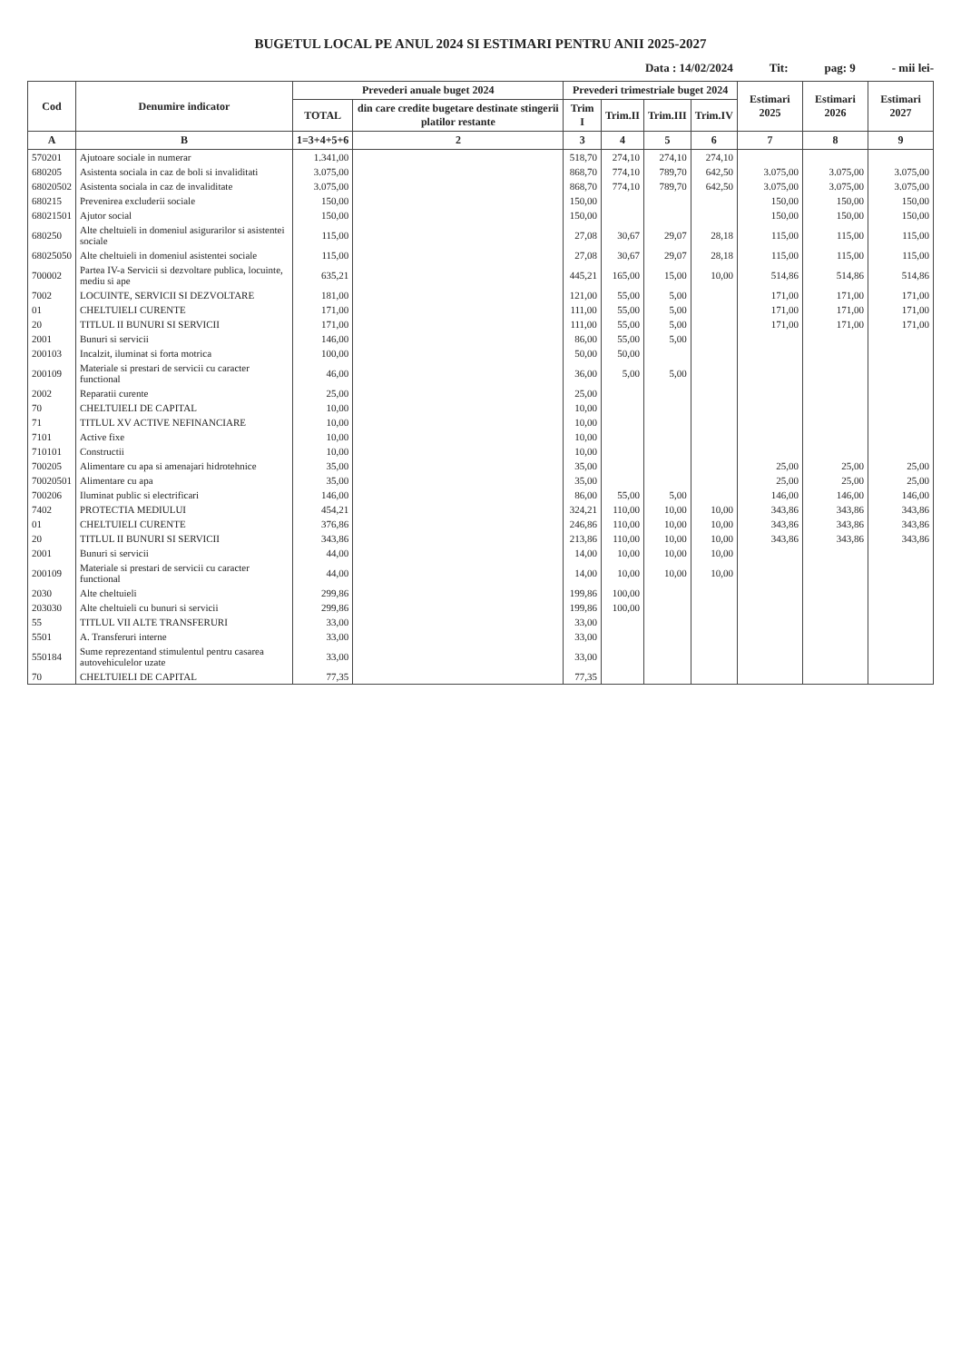BUGETUL LOCAL PE ANUL 2024 SI ESTIMARI PENTRU ANII 2025-2027
Data : 14/02/2024 Tit: pag: 9 - mii lei-
| Cod | Denumire indicator | Prevederi anuale buget 2024 | | Prevederi trimestriale buget 2024 | | | | Estimari 2025 | Estimari 2026 | Estimari 2027 |
| --- | --- | --- | --- | --- | --- | --- | --- | --- | --- | --- |
| | | TOTAL | din care credite bugetare destinate stingerii platilor restante | Trim I | Trim.II | Trim.III | Trim.IV | | | |
| A | B | 1=3+4+5+6 | 2 | 3 | 4 | 5 | 6 | 7 | 8 | 9 |
| 570201 | Ajutoare sociale in numerar | 1.341,00 | | 518,70 | 274,10 | 274,10 | 274,10 | | | |
| 680205 | Asistenta sociala in caz de boli si invaliditati | 3.075,00 | | 868,70 | 774,10 | 789,70 | 642,50 | 3.075,00 | 3.075,00 | 3.075,00 |
| 68020502 | Asistenta sociala in caz de invaliditate | 3.075,00 | | 868,70 | 774,10 | 789,70 | 642,50 | 3.075,00 | 3.075,00 | 3.075,00 |
| 680215 | Prevenirea excluderii sociale | 150,00 | | 150,00 | | | | 150,00 | 150,00 | 150,00 |
| 68021501 | Ajutor social | 150,00 | | 150,00 | | | | 150,00 | 150,00 | 150,00 |
| 680250 | Alte cheltuieli in domeniul asigurarilor si asistentei sociale | 115,00 | | 27,08 | 30,67 | 29,07 | 28,18 | 115,00 | 115,00 | 115,00 |
| 68025050 | Alte cheltuieli in domeniul asistentei sociale | 115,00 | | 27,08 | 30,67 | 29,07 | 28,18 | 115,00 | 115,00 | 115,00 |
| 700002 | Partea IV-a Servicii si dezvoltare publica, locuinte, mediu si ape | 635,21 | | 445,21 | 165,00 | 15,00 | 10,00 | 514,86 | 514,86 | 514,86 |
| 7002 | LOCUINTE, SERVICII SI DEZVOLTARE | 181,00 | | 121,00 | 55,00 | 5,00 | | 171,00 | 171,00 | 171,00 |
| 01 | CHELTUIELI CURENTE | 171,00 | | 111,00 | 55,00 | 5,00 | | 171,00 | 171,00 | 171,00 |
| 20 | TITLUL II BUNURI SI SERVICII | 171,00 | | 111,00 | 55,00 | 5,00 | | 171,00 | 171,00 | 171,00 |
| 2001 | Bunuri si servicii | 146,00 | | 86,00 | 55,00 | 5,00 | | | | |
| 200103 | Incalzit, iluminat si forta motrica | 100,00 | | 50,00 | 50,00 | | | | | |
| 200109 | Materiale si prestari de servicii cu caracter functional | 46,00 | | 36,00 | 5,00 | 5,00 | | | | |
| 2002 | Reparatii curente | 25,00 | | 25,00 | | | | | | |
| 70 | CHELTUIELI DE CAPITAL | 10,00 | | 10,00 | | | | | | |
| 71 | TITLUL XV ACTIVE NEFINANCIARE | 10,00 | | 10,00 | | | | | | |
| 7101 | Active fixe | 10,00 | | 10,00 | | | | | | |
| 710101 | Constructii | 10,00 | | 10,00 | | | | | | |
| 700205 | Alimentare cu apa si amenajari hidrotehnice | 35,00 | | 35,00 | | | | 25,00 | 25,00 | 25,00 |
| 70020501 | Alimentare cu apa | 35,00 | | 35,00 | | | | 25,00 | 25,00 | 25,00 |
| 700206 | Iluminat public si electrificari | 146,00 | | 86,00 | 55,00 | 5,00 | | 146,00 | 146,00 | 146,00 |
| 7402 | PROTECTIA MEDIULUI | 454,21 | | 324,21 | 110,00 | 10,00 | 10,00 | 343,86 | 343,86 | 343,86 |
| 01 | CHELTUIELI CURENTE | 376,86 | | 246,86 | 110,00 | 10,00 | 10,00 | 343,86 | 343,86 | 343,86 |
| 20 | TITLUL II BUNURI SI SERVICII | 343,86 | | 213,86 | 110,00 | 10,00 | 10,00 | 343,86 | 343,86 | 343,86 |
| 2001 | Bunuri si servicii | 44,00 | | 14,00 | 10,00 | 10,00 | 10,00 | | | |
| 200109 | Materiale si prestari de servicii cu caracter functional | 44,00 | | 14,00 | 10,00 | 10,00 | 10,00 | | | |
| 2030 | Alte cheltuieli | 299,86 | | 199,86 | 100,00 | | | | | |
| 203030 | Alte cheltuieli cu bunuri si servicii | 299,86 | | 199,86 | 100,00 | | | | | |
| 55 | TITLUL VII ALTE TRANSFERURI | 33,00 | | 33,00 | | | | | | |
| 5501 | A. Transferuri interne | 33,00 | | 33,00 | | | | | | |
| 550184 | Sume reprezentand stimulentul pentru casarea autovehiculelor uzate | 33,00 | | 33,00 | | | | | | |
| 70 | CHELTUIELI DE CAPITAL | 77,35 | | 77,35 | | | | | | |